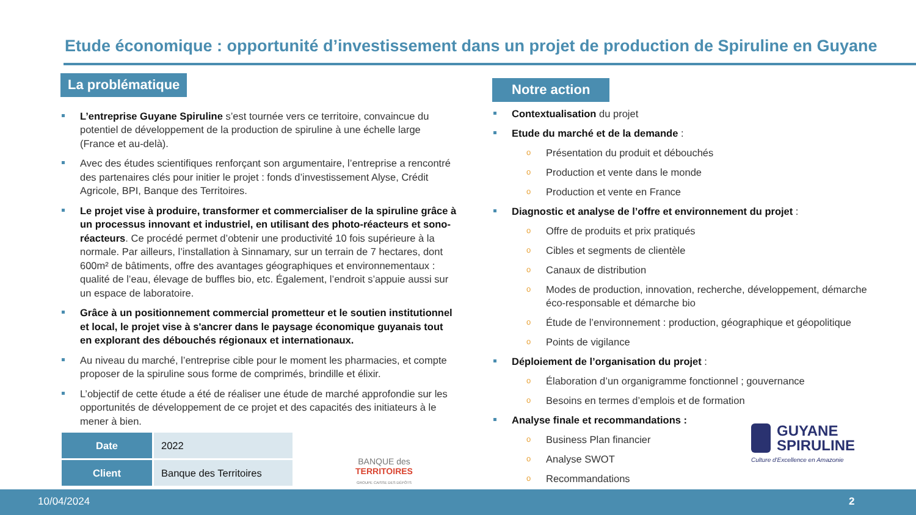Etude économique : opportunité d’investissement dans un projet de production de Spiruline en Guyane
La problématique
L’entreprise Guyane Spiruline s’est tournée vers ce territoire, convaincue du potentiel de développement de la production de spiruline à une échelle large (France et au-delà).
Avec des études scientifiques renforçant son argumentaire, l’entreprise a rencontré des partenaires clés pour initier le projet : fonds d’investissement Alyse, Crédit Agricole, BPI, Banque des Territoires.
Le projet vise à produire, transformer et commercialiser de la spiruline grâce à un processus innovant et industriel, en utilisant des photo-réacteurs et sono-réacteurs. Ce procédé permet d’obtenir une productivité 10 fois supérieure à la normale. Par ailleurs, l’installation à Sinnamary, sur un terrain de 7 hectares, dont 600m² de bâtiments, offre des avantages géographiques et environnementaux : qualité de l’eau, élevage de buffles bio, etc. Également, l’endroit s’appuie aussi sur un espace de laboratoire.
Grâce à un positionnement commercial prometteur et le soutien institutionnel et local, le projet vise à s'ancrer dans le paysage économique guyanais tout en explorant des débouchés régionaux et internationaux.
Au niveau du marché, l’entreprise cible pour le moment les pharmacies, et compte proposer de la spiruline sous forme de comprimés, brindille et élixir.
L’objectif de cette étude a été de réaliser une étude de marché approfondie sur les opportunités de développement de ce projet et des capacités des initiateurs à le mener à bien.
| Date | 2022 |
| Client | Banque des Territoires |
BANQUE des TERRITOIRES
GROUPE CAISSE DES DÉPÔTS
Notre action
Contextualisation du projet
Etude du marché et de la demande :
o Présentation du produit et débouchés
o Production et vente dans le monde
o Production et vente en France
Diagnostic et analyse de l’offre et environnement du projet :
o Offre de produits et prix pratiqués
o Cibles et segments de clientèle
o Canaux de distribution
o Modes de production, innovation, recherche, développement, démarche éco-responsable et démarche bio
o Étude de l’environnement : production, géographique et géopolitique
o Points de vigilance
Déploiement de l’organisation du projet :
o Élaboration d’un organigramme fonctionnel ; gouvernance
o Besoins en termes d’emplois et de formation
Analyse finale et recommandations :
o Business Plan financier
o Analyse SWOT
o Recommandations
GUYANE
SPIRULINE
Culture d'Excellence en Amazonie
10/04/2024 2